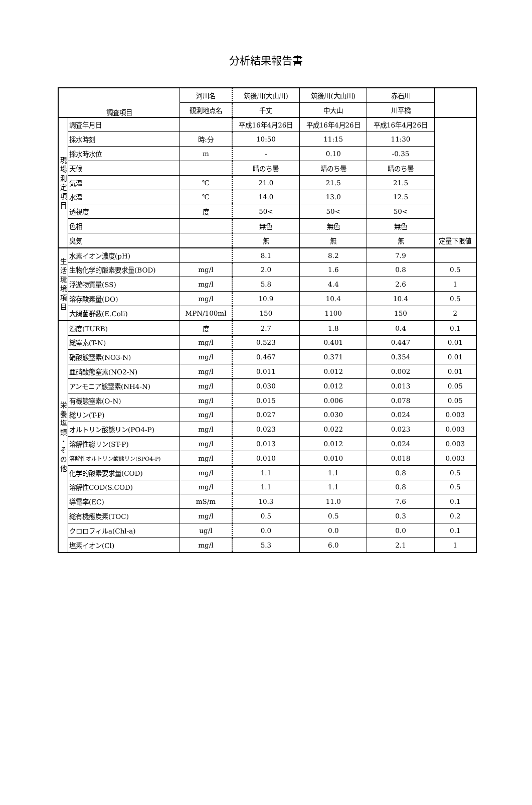分析結果報告書
| 調査項目 | | 河川名 | 筑後川(大山川) | 筑後川(大山川) | 赤石川 | |
| | | 観測地点名 | 千丈 | 中大山 | 川平橋 | |
| 現 場 測 定 項 目 | 調査年月日 | | 平成16年4月26日 | 平成16年4月26日 | 平成16年4月26日 | |
| | 採水時刻 | 時:分 | 10:50 | 11:15 | 11:30 | |
| | 採水時水位 | m | - | 0.10 | -0.35 | |
| | 天候 | | 晴のち曇 | 晴のち曇 | 晴のち曇 | |
| | 気温 | ℃ | 21.0 | 21.5 | 21.5 | |
| | 水温 | ℃ | 14.0 | 13.0 | 12.5 | |
| | 透視度 | 度 | 50< | 50< | 50< | |
| | 色相 | | 無色 | 無色 | 無色 | |
| | 臭気 | | 無 | 無 | 無 | 定量下限値 |
| 生 活 環 境 項 目 | 水素イオン濃度(pH) | | 8.1 | 8.2 | 7.9 | |
| | 生物化学的酸素要求量(BOD) | mg/l | 2.0 | 1.6 | 0.8 | 0.5 |
| | 浮遊物質量(SS) | mg/l | 5.8 | 4.4 | 2.6 | 1 |
| | 溶存酸素量(DO) | mg/l | 10.9 | 10.4 | 10.4 | 0.5 |
| | 大腸菌群数(E.Coli) | MPN/100ml | 150 | 1100 | 150 | 2 |
| 栄 養 塩 類 ・ そ の 他 | 濁度(TURB) | 度 | 2.7 | 1.8 | 0.4 | 0.1 |
| | 総窒素(T-N) | mg/l | 0.523 | 0.401 | 0.447 | 0.01 |
| | 硝酸態窒素(NO3-N) | mg/l | 0.467 | 0.371 | 0.354 | 0.01 |
| | 亜硝酸態窒素(NO2-N) | mg/l | 0.011 | 0.012 | 0.002 | 0.01 |
| | アンモニア態窒素(NH4-N) | mg/l | 0.030 | 0.012 | 0.013 | 0.05 |
| | 有機態窒素(O-N) | mg/l | 0.015 | 0.006 | 0.078 | 0.05 |
| | 総リン(T-P) | mg/l | 0.027 | 0.030 | 0.024 | 0.003 |
| | オルトリン酸態リン(PO4-P) | mg/l | 0.023 | 0.022 | 0.023 | 0.003 |
| | 溶解性総リン(ST-P) | mg/l | 0.013 | 0.012 | 0.024 | 0.003 |
| | 溶解性オルトリン酸態リン(SPO4-P) | mg/l | 0.010 | 0.010 | 0.018 | 0.003 |
| | 化学的酸素要求量(COD) | mg/l | 1.1 | 1.1 | 0.8 | 0.5 |
| | 溶解性COD(S.COD) | mg/l | 1.1 | 1.1 | 0.8 | 0.5 |
| | 導電率(EC) | mS/m | 10.3 | 11.0 | 7.6 | 0.1 |
| | 総有機態炭素(TOC) | mg/l | 0.5 | 0.5 | 0.3 | 0.2 |
| | クロロフィルa(Chl-a) | ug/l | 0.0 | 0.0 | 0.0 | 0.1 |
| | 塩素イオン(Cl) | mg/l | 5.3 | 6.0 | 2.1 | 1 |